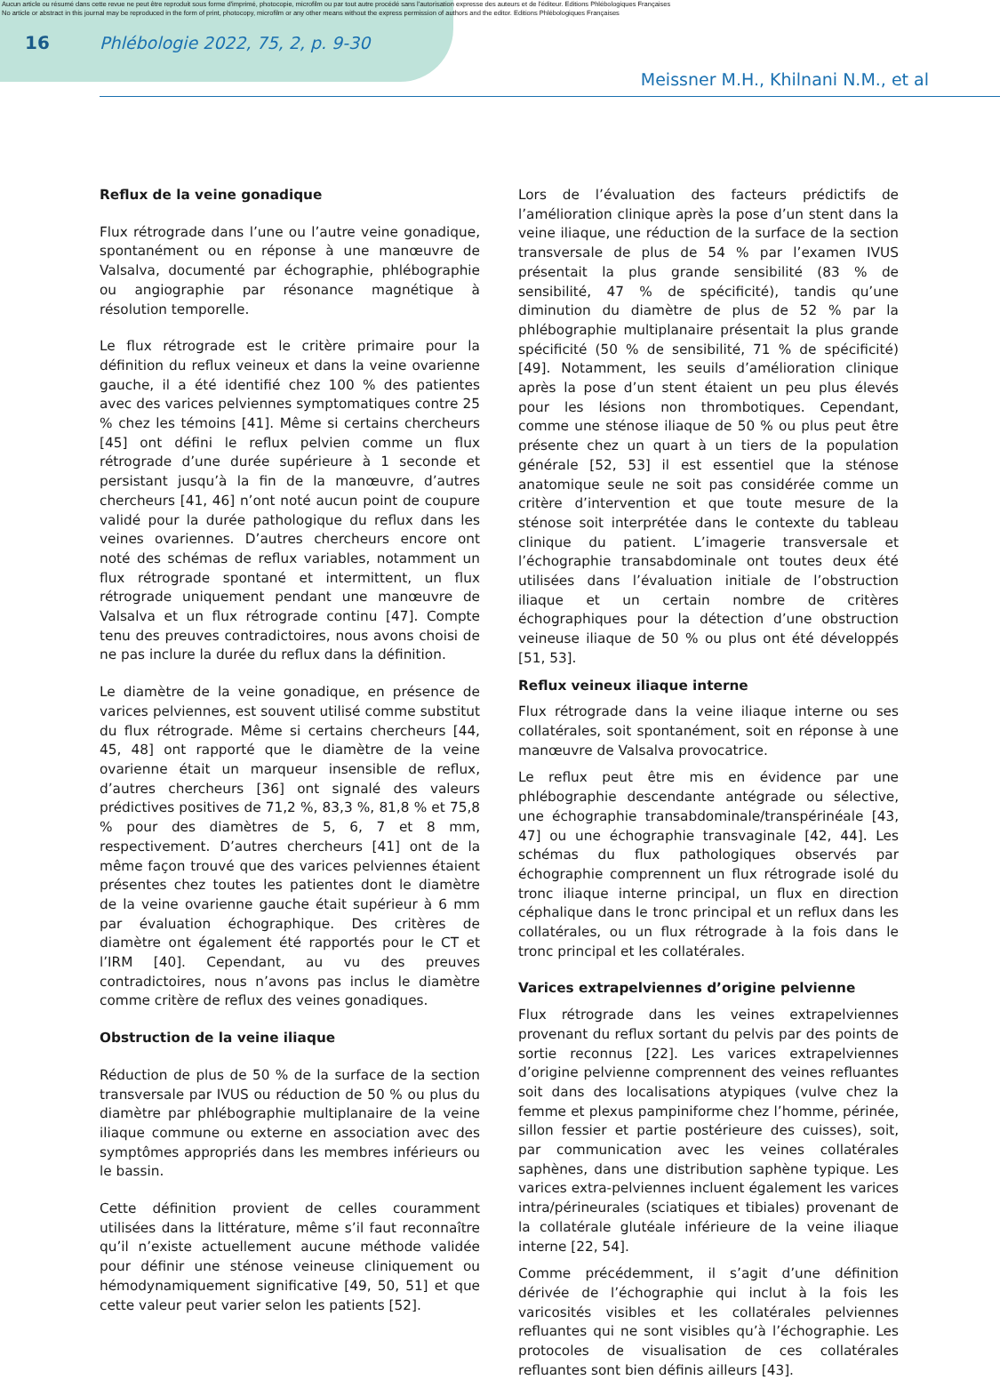Aucun article ou résumé dans cette revue ne peut être reproduit sous forme d'imprimé, photocopie, microfilm ou par tout autre procédé sans l'autorisation expresse des auteurs et de l'éditeur. Editions Phlébologiques Françaises
No article or abstract in this journal may be reproduced in the form of print, photocopy, microfilm or any other means without the express permission of authors and the editor. Editions Phlébologiques Françaises
16 Phlébologie 2022, 75, 2, p. 9-30
Meissner M.H., Khilnani N.M., et al
Reflux de la veine gonadique
Flux rétrograde dans l’une ou l’autre veine gonadique, spontanément ou en réponse à une manœuvre de Valsalva, documenté par échographie, phlébographie ou angiographie par résonance magnétique à résolution temporelle.
Le flux rétrograde est le critère primaire pour la définition du reflux veineux et dans la veine ovarienne gauche, il a été identifié chez 100 % des patientes avec des varices pelviennes symptomatiques contre 25 % chez les témoins [41]. Même si certains chercheurs [45] ont défini le reflux pelvien comme un flux rétrograde d’une durée supérieure à 1 seconde et persistant jusqu’à la fin de la manœuvre, d’autres chercheurs [41, 46] n’ont noté aucun point de coupure validé pour la durée pathologique du reflux dans les veines ovariennes. D’autres chercheurs encore ont noté des schémas de reflux variables, notamment un flux rétrograde spontané et intermittent, un flux rétrograde uniquement pendant une manœuvre de Valsalva et un flux rétrograde continu [47]. Compte tenu des preuves contradictoires, nous avons choisi de ne pas inclure la durée du reflux dans la définition.
Le diamètre de la veine gonadique, en présence de varices pelviennes, est souvent utilisé comme substitut du flux rétrograde. Même si certains chercheurs [44, 45, 48] ont rapporté que le diamètre de la veine ovarienne était un marqueur insensible de reflux, d’autres chercheurs [36] ont signalé des valeurs prédictives positives de 71,2 %, 83,3 %, 81,8 % et 75,8 % pour des diamètres de 5, 6, 7 et 8 mm, respectivement. D’autres chercheurs [41] ont de la même façon trouvé que des varices pelviennes étaient présentes chez toutes les patientes dont le diamètre de la veine ovarienne gauche était supérieur à 6 mm par évaluation échographique. Des critères de diamètre ont également été rapportés pour le CT et l’IRM [40]. Cependant, au vu des preuves contradictoires, nous n’avons pas inclus le diamètre comme critère de reflux des veines gonadiques.
Obstruction de la veine iliaque
Réduction de plus de 50 % de la surface de la section transversale par IVUS ou réduction de 50 % ou plus du diamètre par phlébographie multiplanaire de la veine iliaque commune ou externe en association avec des symptômes appropriés dans les membres inférieurs ou le bassin.
Cette définition provient de celles couramment utilisées dans la littérature, même s’il faut reconnaître qu’il n’existe actuellement aucune méthode validée pour définir une sténose veineuse cliniquement ou hémodynamiquement significative [49, 50, 51] et que cette valeur peut varier selon les patients [52].
Lors de l’évaluation des facteurs prédictifs de l’amélioration clinique après la pose d’un stent dans la veine iliaque, une réduction de la surface de la section transversale de plus de 54 % par l’examen IVUS présentait la plus grande sensibilité (83 % de sensibilité, 47 % de spécificité), tandis qu’une diminution du diamètre de plus de 52 % par la phlébographie multiplanaire présentait la plus grande spécificité (50 % de sensibilité, 71 % de spécificité) [49]. Notamment, les seuils d’amélioration clinique après la pose d’un stent étaient un peu plus élevés pour les lésions non thrombotiques. Cependant, comme une sténose iliaque de 50 % ou plus peut être présente chez un quart à un tiers de la population générale [52, 53] il est essentiel que la sténose anatomique seule ne soit pas considérée comme un critère d’intervention et que toute mesure de la sténose soit interprétée dans le contexte du tableau clinique du patient. L’imagerie transversale et l’échographie transabdominale ont toutes deux été utilisées dans l’évaluation initiale de l’obstruction iliaque et un certain nombre de critères échographiques pour la détection d’une obstruction veineuse iliaque de 50 % ou plus ont été développés [51, 53].
Reflux veineux iliaque interne
Flux rétrograde dans la veine iliaque interne ou ses collatérales, soit spontanément, soit en réponse à une manœuvre de Valsalva provocatrice.
Le reflux peut être mis en évidence par une phlébographie descendante antégrade ou sélective, une échographie transabdominale/transpérinéale [43, 47] ou une échographie transvaginale [42, 44]. Les schémas du flux pathologiques observés par échographie comprennent un flux rétrograde isolé du tronc iliaque interne principal, un flux en direction céphalique dans le tronc principal et un reflux dans les collatérales, ou un flux rétrograde à la fois dans le tronc principal et les collatérales.
Varices extrapelviennes d’origine pelvienne
Flux rétrograde dans les veines extrapelviennes provenant du reflux sortant du pelvis par des points de sortie reconnus [22]. Les varices extrapelviennes d’origine pelvienne comprennent des veines refluantes soit dans des localisations atypiques (vulve chez la femme et plexus pampiniforme chez l’homme, périnée, sillon fessier et partie postérieure des cuisses), soit, par communication avec les veines collatérales saphènes, dans une distribution saphène typique. Les varices extra-pelviennes incluent également les varices intra/périneurales (sciatiques et tibiales) provenant de la collatérale glutéale inférieure de la veine iliaque interne [22, 54].
Comme précédemment, il s’agit d’une définition dérivée de l’échographie qui inclut à la fois les varicosités visibles et les collatérales pelviennes refluantes qui ne sont visibles qu’à l’échographie. Les protocoles de visualisation de ces collatérales refluantes sont bien définis ailleurs [43].